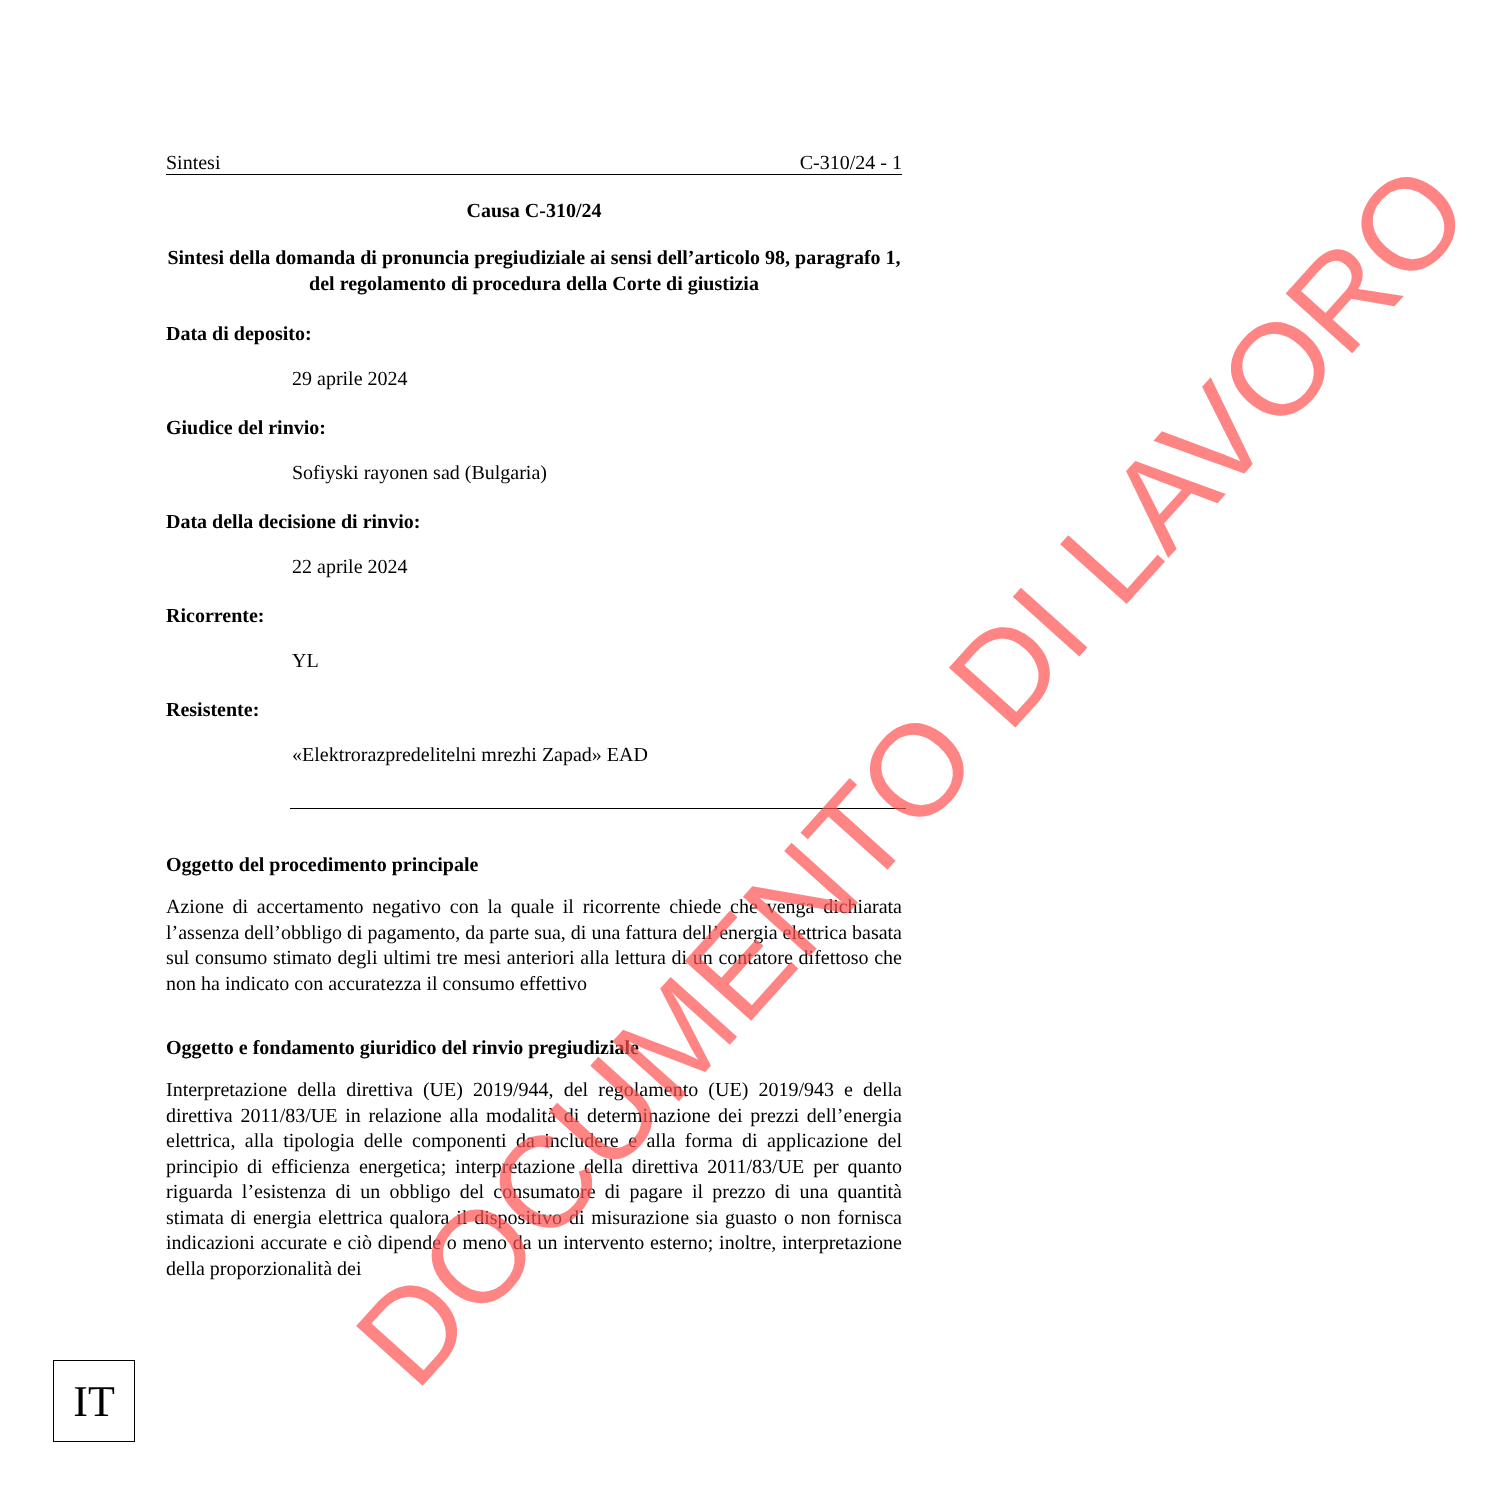Sintesi C-310/24 - 1
Causa C-310/24
Sintesi della domanda di pronuncia pregiudiziale ai sensi dell’articolo 98, paragrafo 1, del regolamento di procedura della Corte di giustizia
Data di deposito:
29 aprile 2024
Giudice del rinvio:
Sofiyski rayonen sad (Bulgaria)
Data della decisione di rinvio:
22 aprile 2024
Ricorrente:
YL
Resistente:
«Elektrorazpredelitelni mrezhi Zapad» EAD
Oggetto del procedimento principale
Azione di accertamento negativo con la quale il ricorrente chiede che venga dichiarata l’assenza dell’obbligo di pagamento, da parte sua, di una fattura dell’energia elettrica basata sul consumo stimato degli ultimi tre mesi anteriori alla lettura di un contatore difettoso che non ha indicato con accuratezza il consumo effettivo
Oggetto e fondamento giuridico del rinvio pregiudiziale
Interpretazione della direttiva (UE) 2019/944, del regolamento (UE) 2019/943 e della direttiva 2011/83/UE in relazione alla modalità di determinazione dei prezzi dell’energia elettrica, alla tipologia delle componenti da includere e alla forma di applicazione del principio di efficienza energetica; interpretazione della direttiva 2011/83/UE per quanto riguarda l’esistenza di un obbligo del consumatore di pagare il prezzo di una quantità stimata di energia elettrica qualora il dispositivo di misurazione sia guasto o non fornisca indicazioni accurate e ciò dipende o meno da un intervento esterno; inoltre, interpretazione della proporzionalità dei
IT
DOCUMENTO DI LAVORO